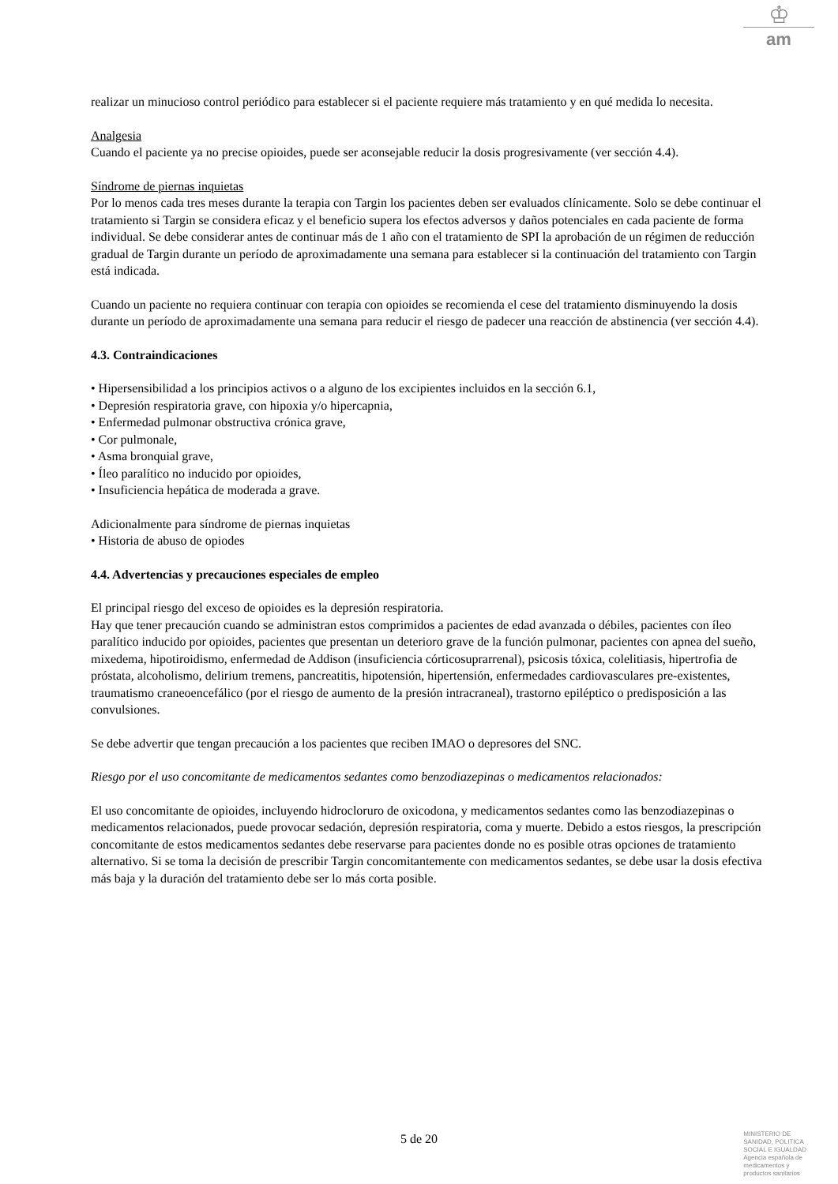♔
am
realizar un minucioso control periódico para establecer si el paciente requiere más tratamiento y en qué medida lo necesita.
Analgesia
Cuando el paciente ya no precise opioides, puede ser aconsejable reducir la dosis progresivamente (ver sección 4.4).
Síndrome de piernas inquietas
Por lo menos cada tres meses durante la terapia con Targin los pacientes deben ser evaluados clínicamente. Solo se debe continuar el tratamiento si Targin se considera eficaz y el beneficio supera los efectos adversos y daños potenciales en cada paciente de forma individual. Se debe considerar antes de continuar más de 1 año con el tratamiento de SPI la aprobación de un régimen de reducción gradual de Targin durante un período de aproximadamente una semana para establecer si la continuación del tratamiento con Targin está indicada.
Cuando un paciente no requiera continuar con terapia con opioides se recomienda el cese del tratamiento disminuyendo la dosis durante un período de aproximadamente una semana para reducir el riesgo de padecer una reacción de abstinencia (ver sección 4.4).
4.3. Contraindicaciones
• Hipersensibilidad a los principios activos o a alguno de los excipientes incluidos en la sección 6.1,
• Depresión respiratoria grave, con hipoxia y/o hipercapnia,
• Enfermedad pulmonar obstructiva crónica grave,
• Cor pulmonale,
• Asma bronquial grave,
• Íleo paralítico no inducido por opioides,
• Insuficiencia hepática de moderada a grave.
Adicionalmente para síndrome de piernas inquietas
• Historia de abuso de opiodes
4.4. Advertencias y precauciones especiales de empleo
El principal riesgo del exceso de opioides es la depresión respiratoria.
Hay que tener precaución cuando se administran estos comprimidos a pacientes de edad avanzada o débiles, pacientes con íleo paralítico inducido por opioides, pacientes que presentan un deterioro grave de la función pulmonar, pacientes con apnea del sueño, mixedema, hipotiroidismo, enfermedad de Addison (insuficiencia córticosuprarrenal), psicosis tóxica, colelitiasis, hipertrofia de próstata, alcoholismo, delirium tremens, pancreatitis, hipotensión, hipertensión, enfermedades cardiovasculares pre-existentes, traumatismo craneoencefálico (por el riesgo de aumento de la presión intracraneal), trastorno epiléptico o predisposición a las convulsiones.
Se debe advertir que tengan precaución a los pacientes que reciben IMAO o depresores del SNC.
Riesgo por el uso concomitante de medicamentos sedantes como benzodiazepinas o medicamentos relacionados:
El uso concomitante de opioides, incluyendo hidrocloruro de oxicodona, y medicamentos sedantes como las benzodiazepinas o medicamentos relacionados, puede provocar sedación, depresión respiratoria, coma y muerte. Debido a estos riesgos, la prescripción concomitante de estos medicamentos sedantes debe reservarse para pacientes donde no es posible otras opciones de tratamiento alternativo. Si se toma la decisión de prescribir Targin concomitantemente con medicamentos sedantes, se debe usar la dosis efectiva más baja y la duración del tratamiento debe ser lo más corta posible.
5 de 20
MINISTERIO DE
SANIDAD, POLITICA
SOCIAL E IGUALDAD
Agencia española de
medicamentos y
productos sanitarios